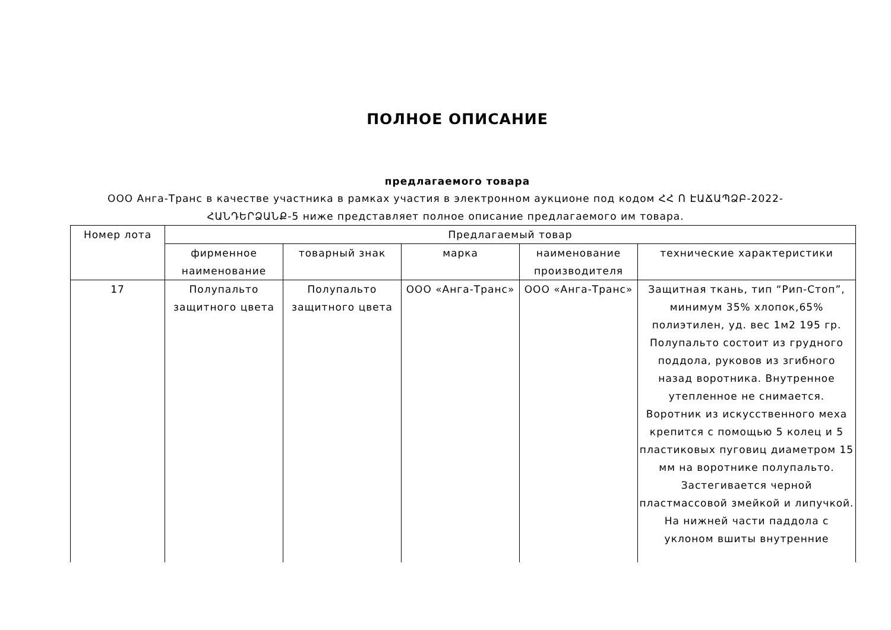ПОЛНОЕ ОПИСАНИЕ
предлагаемого товара
ООО Анга-Транс в качестве участника в рамках участия в электронном аукционе под кодом ՀՀ Ո ԷԱՃԱՊՁԲ-2022-ՀԱՆԴԵՐՁԱՆՔ-5 ниже представляет полное описание предлагаемого им товара.
| Номер лота | Предлагаемый товар | | | | |
| --- | --- | --- | --- | --- | --- |
| | фирменное наименование | товарный знак | марка | наименование производителя | технические характеристики |
| 17 | Полупальто защитного цвета | Полупальто защитного цвета | ООО «Анга-Транс» | ООО «Анга-Транс» | Защитная ткань, тип “Рип-Стоп”, минимум 35% хлопок,65% полиэтилен, уд. вес 1м2 195 гр. Полупальто состоит из грудного поддола, руковов из згибного назад воротника. Внутренное утепленное не снимается. Воротник из искусственного меха крепится с помощью 5 колец и 5 пластиковых пуговиц диаметром 15 мм на воротнике полупальто. Застегивается черной пластмассовой змейкой и липучкой. На нижней части паддола с уклоном вшиты внутренние |